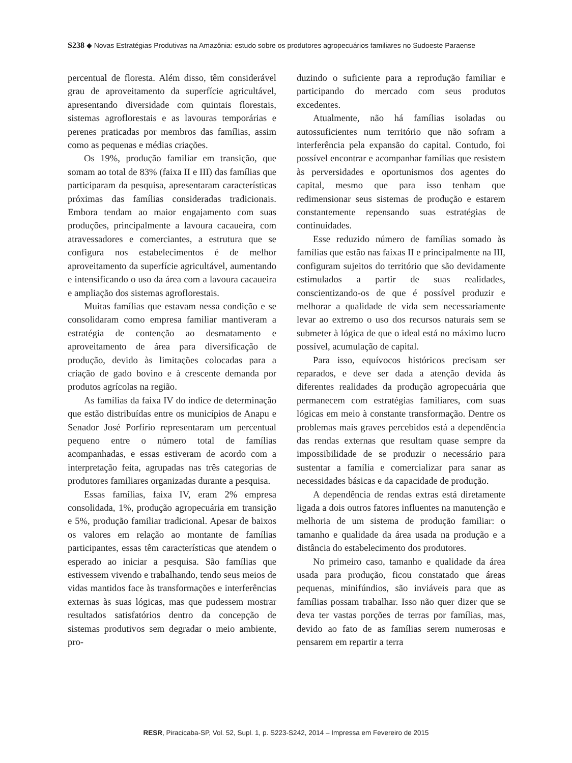S238 ◆ Novas Estratégias Produtivas na Amazônia: estudo sobre os produtores agropecuários familiares no Sudoeste Paraense
percentual de floresta. Além disso, têm considerável grau de aproveitamento da superfície agricultável, apresentando diversidade com quintais florestais, sistemas agroflorestais e as lavouras temporárias e perenes praticadas por membros das famílias, assim como as pequenas e médias criações.
Os 19%, produção familiar em transição, que somam ao total de 83% (faixa II e III) das famílias que participaram da pesquisa, apresentaram características próximas das famílias consideradas tradicionais. Embora tendam ao maior engajamento com suas produções, principalmente a lavoura cacaueira, com atravessadores e comerciantes, a estrutura que se configura nos estabelecimentos é de melhor aproveitamento da superfície agricultável, aumentando e intensificando o uso da área com a lavoura cacaueira e ampliação dos sistemas agroflorestais.
Muitas famílias que estavam nessa condição e se consolidaram como empresa familiar mantiveram a estratégia de contenção ao desmatamento e aproveitamento de área para diversificação de produção, devido às limitações colocadas para a criação de gado bovino e à crescente demanda por produtos agrícolas na região.
As famílias da faixa IV do índice de determinação que estão distribuídas entre os municípios de Anapu e Senador José Porfírio representaram um percentual pequeno entre o número total de famílias acompanhadas, e essas estiveram de acordo com a interpretação feita, agrupadas nas três categorias de produtores familiares organizadas durante a pesquisa.
Essas famílias, faixa IV, eram 2% empresa consolidada, 1%, produção agropecuária em transição e 5%, produção familiar tradicional. Apesar de baixos os valores em relação ao montante de famílias participantes, essas têm características que atendem o esperado ao iniciar a pesquisa. São famílias que estivessem vivendo e trabalhando, tendo seus meios de vidas mantidos face às transformações e interferências externas às suas lógicas, mas que pudessem mostrar resultados satisfatórios dentro da concepção de sistemas produtivos sem degradar o meio ambiente, pro-
duzindo o suficiente para a reprodução familiar e participando do mercado com seus produtos excedentes.
Atualmente, não há famílias isoladas ou autossuficientes num território que não sofram a interferência pela expansão do capital. Contudo, foi possível encontrar e acompanhar famílias que resistem às perversidades e oportunismos dos agentes do capital, mesmo que para isso tenham que redimensionar seus sistemas de produção e estarem constantemente repensando suas estratégias de continuidades.
Esse reduzido número de famílias somado às famílias que estão nas faixas II e principalmente na III, configuram sujeitos do território que são devidamente estimulados a partir de suas realidades, conscientizando-os de que é possível produzir e melhorar a qualidade de vida sem necessariamente levar ao extremo o uso dos recursos naturais sem se submeter à lógica de que o ideal está no máximo lucro possível, acumulação de capital.
Para isso, equívocos históricos precisam ser reparados, e deve ser dada a atenção devida às diferentes realidades da produção agropecuária que permanecem com estratégias familiares, com suas lógicas em meio à constante transformação. Dentre os problemas mais graves percebidos está a dependência das rendas externas que resultam quase sempre da impossibilidade de se produzir o necessário para sustentar a família e comercializar para sanar as necessidades básicas e da capacidade de produção.
A dependência de rendas extras está diretamente ligada a dois outros fatores influentes na manutenção e melhoria de um sistema de produção familiar: o tamanho e qualidade da área usada na produção e a distância do estabelecimento dos produtores.
No primeiro caso, tamanho e qualidade da área usada para produção, ficou constatado que áreas pequenas, minifúndios, são inviáveis para que as famílias possam trabalhar. Isso não quer dizer que se deva ter vastas porções de terras por famílias, mas, devido ao fato de as famílias serem numerosas e pensarem em repartir a terra
RESR, Piracicaba-SP, Vol. 52, Supl. 1, p. S223-S242, 2014 – Impressa em Fevereiro de 2015